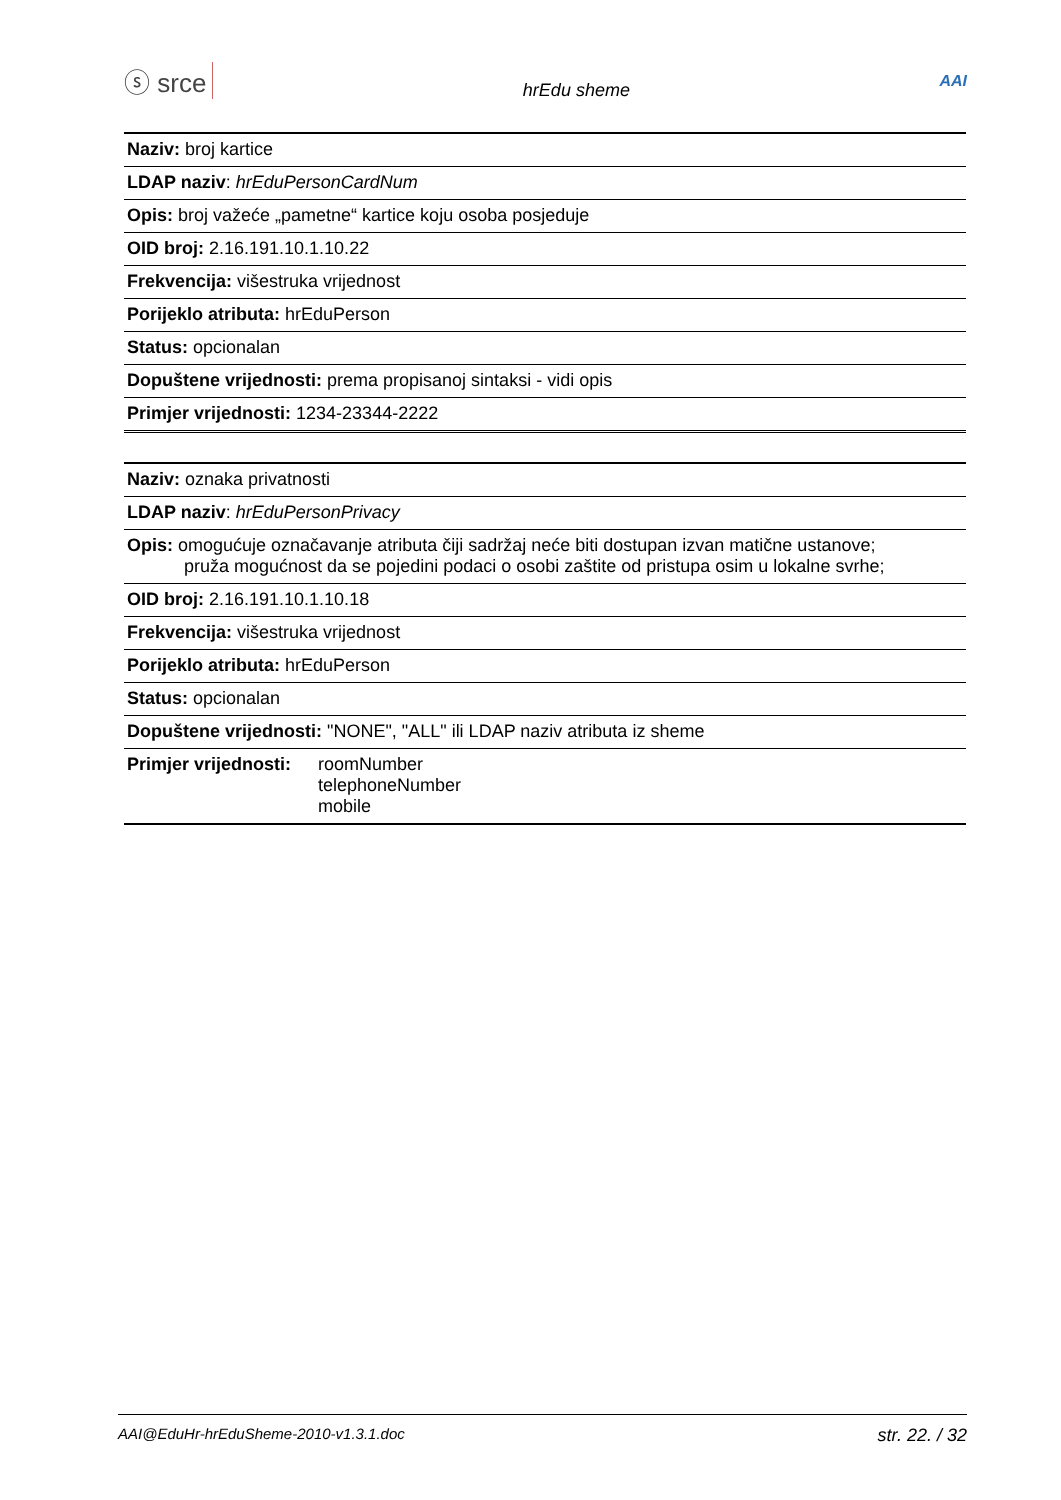ⓢ srce hrEdu sheme AAI
| Naziv: broj kartice |
| LDAP naziv : hrEduPersonCardNum |
| Opis: broj važeće „pametne“ kartice koju osoba posjeduje |
| OID broj: 2.16.191.10.1.10.22 |
| Frekvencija: višestruka vrijednost |
| Porijeklo atributa: hrEduPerson |
| Status: opcionalan |
| Dopuštene vrijednosti: prema propisanoj sintaksi - vidi opis |
| Primjer vrijednosti: 1234-23344-2222 |
| Naziv: oznaka privatnosti | |
| LDAP naziv : hrEduPersonPrivacy | |
| Opis: omogućuje označavanje atributa čiji sadržaj neće biti dostupan izvan matične ustanove; pruža mogućnost da se pojedini podaci o osobi zaštite od pristupa osim u lokalne svrhe; | |
| OID broj: 2.16.191.10.1.10.18 | |
| Frekvencija: višestruka vrijednost | |
| Porijeklo atributa: hrEduPerson | |
| Status: opcionalan | |
| Dopuštene vrijednosti: "NONE", "ALL" ili LDAP naziv atributa iz sheme | |
| Primjer vrijednosti: | roomNumber telephoneNumber mobile |
AAI@EduHr-hrEduSheme-2010-v1.3.1.doc str. 22. / 32